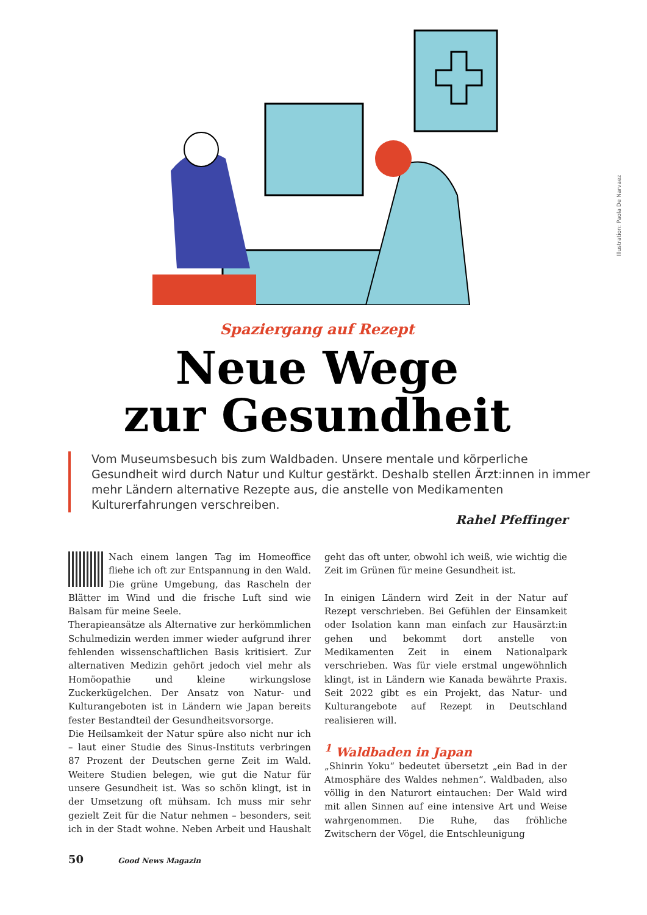Illustration: Paola De Narvaez
Spaziergang auf Rezept
Neue Wege
zur Gesundheit
Vom Museumsbesuch bis zum Waldbaden. Unsere mentale und körperliche Gesundheit wird durch Natur und Kultur gestärkt. Deshalb stellen Ärzt:innen in immer mehr Ländern alternative Rezepte aus, die anstelle von Medikamenten Kulturerfahrungen verschreiben.
Rahel Pfeffinger
Nach einem langen Tag im Homeoffice fliehe ich oft zur Entspannung in den Wald. Die grüne Umgebung, das Rascheln der Blätter im Wind und die frische Luft sind wie Balsam für meine Seele.
Therapieansätze als Alternative zur herkömmlichen Schulmedizin werden immer wieder aufgrund ihrer fehlenden wissenschaftlichen Basis kritisiert. Zur alternativen Medizin gehört jedoch viel mehr als Homöopathie und kleine wirkungslose Zuckerkügelchen. Der Ansatz von Natur- und Kulturangeboten ist in Ländern wie Japan bereits fester Bestandteil der Gesundheitsvorsorge.
Die Heilsamkeit der Natur spüre also nicht nur ich – laut einer Studie des Sinus-Instituts verbringen 87 Prozent der Deutschen gerne Zeit im Wald. Weitere Studien belegen, wie gut die Natur für unsere Gesundheit ist. Was so schön klingt, ist in der Umsetzung oft mühsam. Ich muss mir sehr gezielt Zeit für die Natur nehmen – besonders, seit ich in der Stadt wohne. Neben Arbeit und Haushalt geht das oft unter, obwohl ich weiß, wie wichtig die Zeit im Grünen für meine Gesundheit ist.
In einigen Ländern wird Zeit in der Natur auf Rezept verschrieben. Bei Gefühlen der Einsamkeit oder Isolation kann man einfach zur Hausärzt:in gehen und bekommt dort anstelle von Medikamenten Zeit in einem Nationalpark verschrieben. Was für viele erstmal ungewöhnlich klingt, ist in Ländern wie Kanada bewährte Praxis. Seit 2022 gibt es ein Projekt, das Natur- und Kulturangebote auf Rezept in Deutschland realisieren will.
<sup>1</sup> Waldbaden in Japan
„Shinrin Yoku“ bedeutet übersetzt „ein Bad in der Atmosphäre des Waldes nehmen“. Waldbaden, also völlig in den Naturort eintauchen: Der Wald wird mit allen Sinnen auf eine intensive Art und Weise wahrgenommen. Die Ruhe, das fröhliche Zwitschern der Vögel, die Entschleunigung
50 Good News Magazin